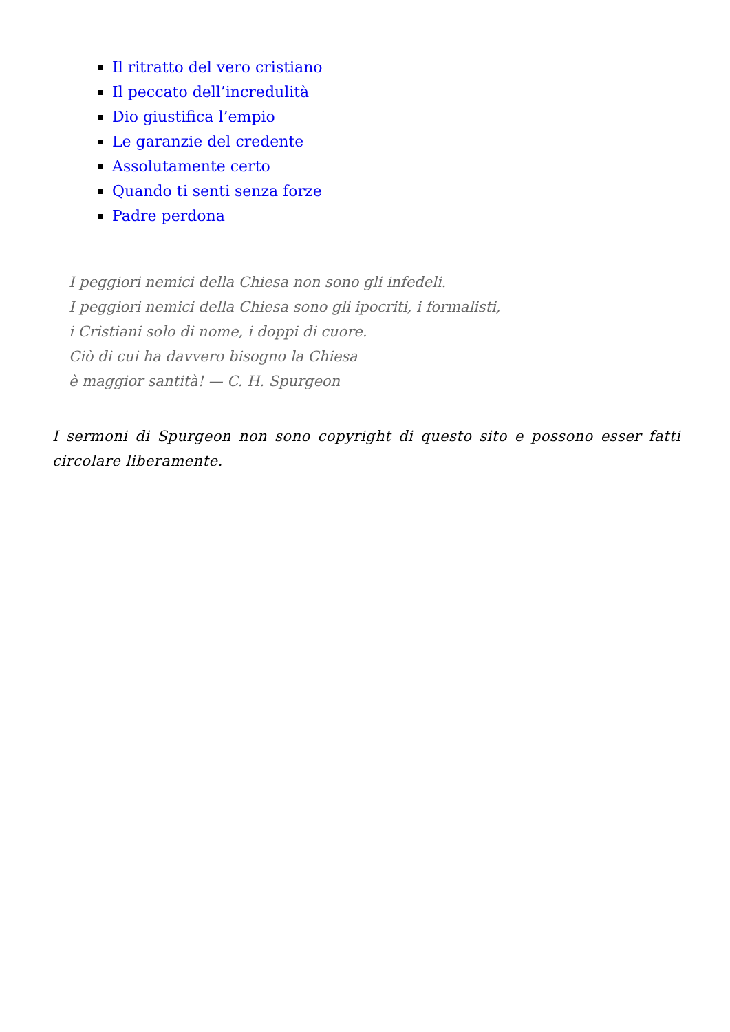Il ritratto del vero cristiano
Il peccato dell’incredulità
Dio giustifica l’empio
Le garanzie del credente
Assolutamente certo
Quando ti senti senza forze
Padre perdona
I peggiori nemici della Chiesa non sono gli infedeli.
I peggiori nemici della Chiesa sono gli ipocriti, i formalisti,
i Cristiani solo di nome, i doppi di cuore.
Ciò di cui ha davvero bisogno la Chiesa
è maggior santità! — C. H. Spurgeon
I sermoni di Spurgeon non sono copyright di questo sito e possono esser fatti circolare liberamente.